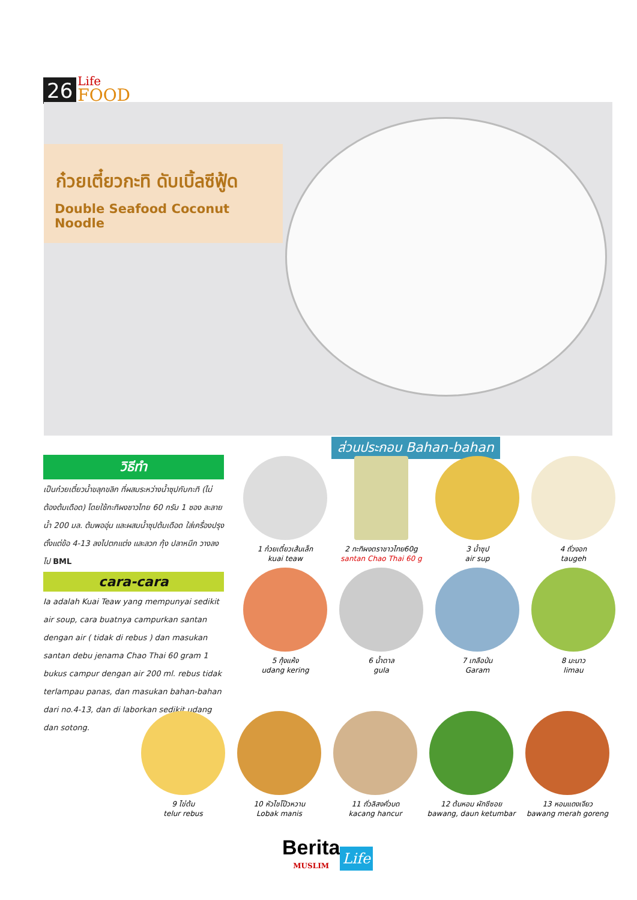26 Life
FOOD
ก๋วยเตี๋ยวกะทิ ดับเบิ้ลซีฟู้ด
Double Seafood Coconut Noodle
ส่วนประกอบ Bahan-bahan
วิธีทำ
เป็นก๋วยเตี๋ยวน้ำขลุกขลิก ที่ผสมระหว่างน้ำซุปกับกะทิ (ไม่ต้องต้มเดือด) โดยใช้กะทิผงชาวไทย 60 กรัม 1 ซอง ละลายน้ำ 200 มล. ต้มพออุ่น และผสมน้ำซุปต้มเดือด ใส่เครื่องปรุงตั้งแต่ข้อ 4-13 ลงไปตกแต่ง และลวก กุ้ง ปลาหมึก วางลงไป BML
cara-cara
Ia adalah Kuai Teaw yang mempunyai sedikit air soup, cara buatnya campurkan santan dengan air ( tidak di rebus ) dan masukan santan debu jenama Chao Thai 60 gram 1 bukus campur dengan air 200 ml. rebus tidak terlampau panas, dan masukan bahan-bahan dari no.4-13, dan di laborkan sedikit udang dan sotong.
1 ก๋วยเตี๋ยวเส้นเล็ก
kuai teaw
2 กะทิผงตราชาวไทย60g
santan Chao Thai 60 g
3 น้ำซุป
air sup
4 ถั่วงอก
taugeh
5 กุ้งแห้ง
udang kering
6 น้ำตาล
gula
7 เกลือป่น
Garam
8 มะนาว
limau
9 ไข่ต้ม
telur rebus
10 หัวไชโป๊วหวาน
Lobak manis
11 ถั่วลิสงคั่วบด
kacang hancur
12 ต้นหอม ผักชีซอย
bawang, daun ketumbar
13 หอมแดงเจียว
bawang merah goreng
Berita
MUSLIM
Life